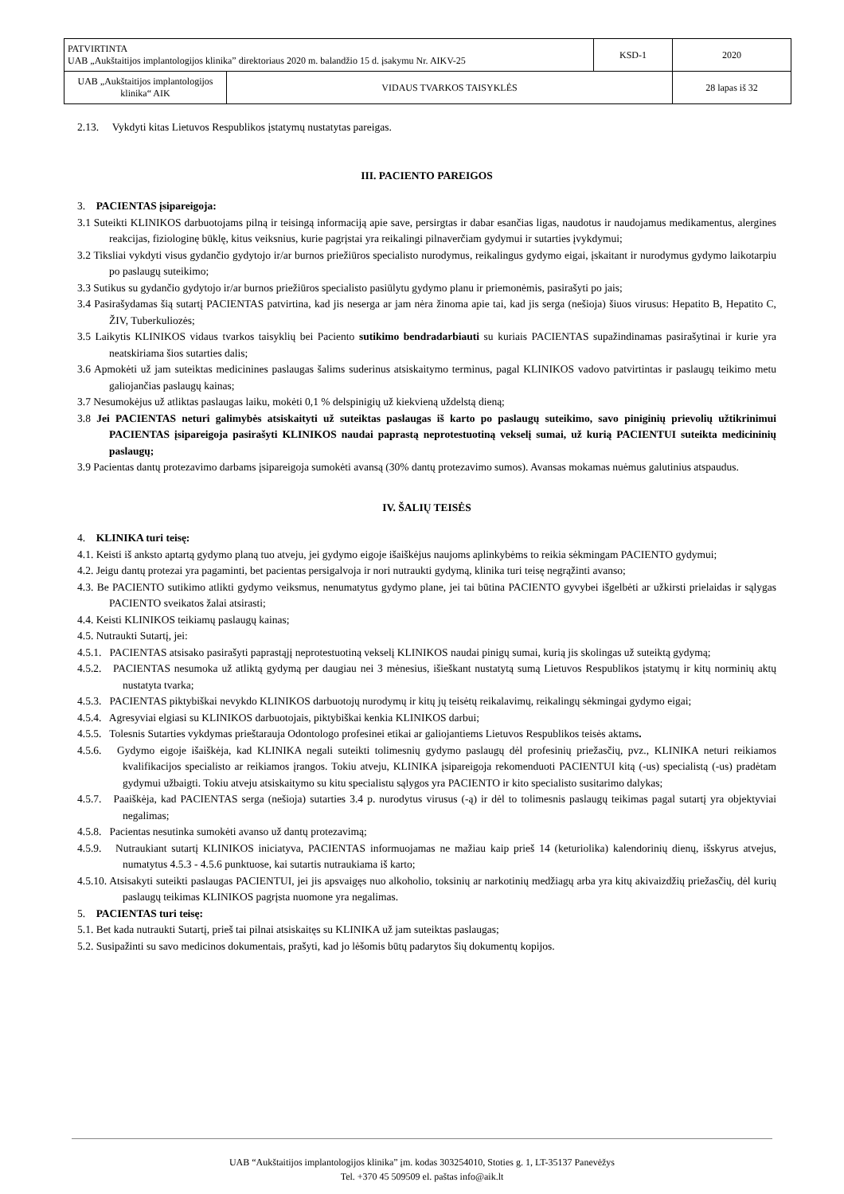| PATVIRTINTA UAB „Aukštaitijos implantologijos klinika” direktoriaus 2020 m. balandžio 15 d. įsakymu Nr. AIKV-25 | | KSD-1 | 2020 |
| UAB „Aukštaitijos implantologijos klinika“ AIK | VIDAUS TVARKOS TAISYKLĖS | | 28 lapas iš 32 |
2.13. Vykdyti kitas Lietuvos Respublikos įstatymų nustatytas pareigas.
III. PACIENTO PAREIGOS
3. PACIENTAS įsipareigoja:
3.1 Suteikti KLINIKOS darbuotojams pilną ir teisingą informaciją apie save, persirgtas ir dabar esančias ligas, naudotus ir naudojamus medikamentus, alergines reakcijas, fiziologinę būklę, kitus veiksnius, kurie pagrįstai yra reikalingi pilnaverčiam gydymui ir sutarties įvykdymui;
3.2 Tiksliai vykdyti visus gydančio gydytojo ir/ar burnos priežiūros specialisto nurodymus, reikalingus gydymo eigai, įskaitant ir nurodymus gydymo laikotarpiu po paslaugų suteikimo;
3.3 Sutikus su gydančio gydytojo ir/ar burnos priežiūros specialisto pasiūlytu gydymo planu ir priemonėmis, pasirašyti po jais;
3.4 Pasirašydamas šią sutartį PACIENTAS patvirtina, kad jis neserga ar jam nėra žinoma apie tai, kad jis serga (nešioja) šiuos virusus: Hepatito B, Hepatito C, ŽIV, Tuberkuliozės;
3.5 Laikytis KLINIKOS vidaus tvarkos taisyklių bei Paciento sutikimo bendradarbiauti su kuriais PACIENTAS supažindinamas pasirašytinai ir kurie yra neatskiriama šios sutarties dalis;
3.6 Apmokėti už jam suteiktas medicinines paslaugas šalims suderinus atsiskaitymo terminus, pagal KLINIKOS vadovo patvirtintas ir paslaugų teikimo metu galiojančias paslaugų kainas;
3.7 Nesumokėjus už atliktas paslaugas laiku, mokėti 0,1 % delspinigių už kiekvieną uždelstą dieną;
3.8 Jei PACIENTAS neturi galimybės atsiskaityti už suteiktas paslaugas iš karto po paslaugų suteikimo, savo piniginių prievolių užtikrinimui PACIENTAS įsipareigoja pasirašyti KLINIKOS naudai paprastą neprotestuotiną vekselį sumai, už kurią PACIENTUI suteikta medicininių paslaugų;
3.9 Pacientas dantų protezavimo darbams įsipareigoja sumokėti avansą (30% dantų protezavimo sumos). Avansas mokamas nuėmus galutinius atspaudus.
IV. ŠALIŲ TEISĖS
4. KLINIKA turi teisę:
4.1. Keisti iš anksto aptartą gydymo planą tuo atveju, jei gydymo eigoje išaiškėjus naujoms aplinkybėms to reikia sėkmingam PACIENTO gydymui;
4.2. Jeigu dantų protezai yra pagaminti, bet pacientas persigalvoja ir nori nutraukti gydymą, klinika turi teisę negrąžinti avanso;
4.3. Be PACIENTO sutikimo atlikti gydymo veiksmus, nenumatytus gydymo plane, jei tai būtina PACIENTO gyvybei išgelbėti ar užkirsti prielaidas ir sąlygas PACIENTO sveikatos žalai atsirasti;
4.4. Keisti KLINIKOS teikiamų paslaugų kainas;
4.5. Nutraukti Sutartį, jei:
4.5.1. PACIENTAS atsisako pasirašyti paprastąjį neprotestuotiną vekselį KLINIKOS naudai pinigų sumai, kurią jis skolingas už suteiktą gydymą;
4.5.2. PACIENTAS nesumoka už atliktą gydymą per daugiau nei 3 mėnesius, išieškant nustatytą sumą Lietuvos Respublikos įstatymų ir kitų norminių aktų nustatyta tvarka;
4.5.3. PACIENTAS piktybiškai nevykdo KLINIKOS darbuotojų nurodymų ir kitų jų teisėtų reikalavimų, reikalingų sėkmingai gydymo eigai;
4.5.4. Agresyviai elgiasi su KLINIKOS darbuotojais, piktybiškai kenkia KLINIKOS darbui;
4.5.5. Tolesnis Sutarties vykdymas prieštarauja Odontologo profesinei etikai ar galiojantiems Lietuvos Respublikos teisės aktams.
4.5.6. Gydymo eigoje išaiškėja, kad KLINIKA negali suteikti tolimesnių gydymo paslaugų dėl profesinių priežasčių, pvz., KLINIKA neturi reikiamos kvalifikacijos specialisto ar reikiamos įrangos. Tokiu atveju, KLINIKA įsipareigoja rekomenduoti PACIENTUI kitą (-us) specialistą (-us) pradėtam gydymui užbaigti. Tokiu atveju atsiskaitymo su kitu specialistu sąlygos yra PACIENTO ir kito specialisto susitarimo dalykas;
4.5.7. Paaiškėja, kad PACIENTAS serga (nešioja) sutarties 3.4 p. nurodytus virusus (-ą) ir dėl to tolimesnis paslaugų teikimas pagal sutartį yra objektyviai negalimas;
4.5.8. Pacientas nesutinka sumokėti avanso už dantų protezavimą;
4.5.9. Nutraukiant sutartį KLINIKOS iniciatyva, PACIENTAS informuojamas ne mažiau kaip prieš 14 (keturiolika) kalendorinių dienų, išskyrus atvejus, numatytus 4.5.3 - 4.5.6 punktuose, kai sutartis nutraukiama iš karto;
4.5.10. Atsisakyti suteikti paslaugas PACIENTUI, jei jis apsvaigęs nuo alkoholio, toksinių ar narkotinių medžiagų arba yra kitų akivaizdžių priežasčių, dėl kurių paslaugų teikimas KLINIKOS pagrįsta nuomone yra negalimas.
5. PACIENTAS turi teisę:
5.1. Bet kada nutraukti Sutartį, prieš tai pilnai atsiskaitęs su KLINIKA už jam suteiktas paslaugas;
5.2. Susipažinti su savo medicinos dokumentais, prašyti, kad jo lėšomis būtų padarytos šių dokumentų kopijos.
UAB “Aukštaitijos implantologijos klinika” įm. kodas 303254010, Stoties g. 1, LT-35137 Panevėžys
Tel. +370 45 509509 el. paštas info@aik.lt